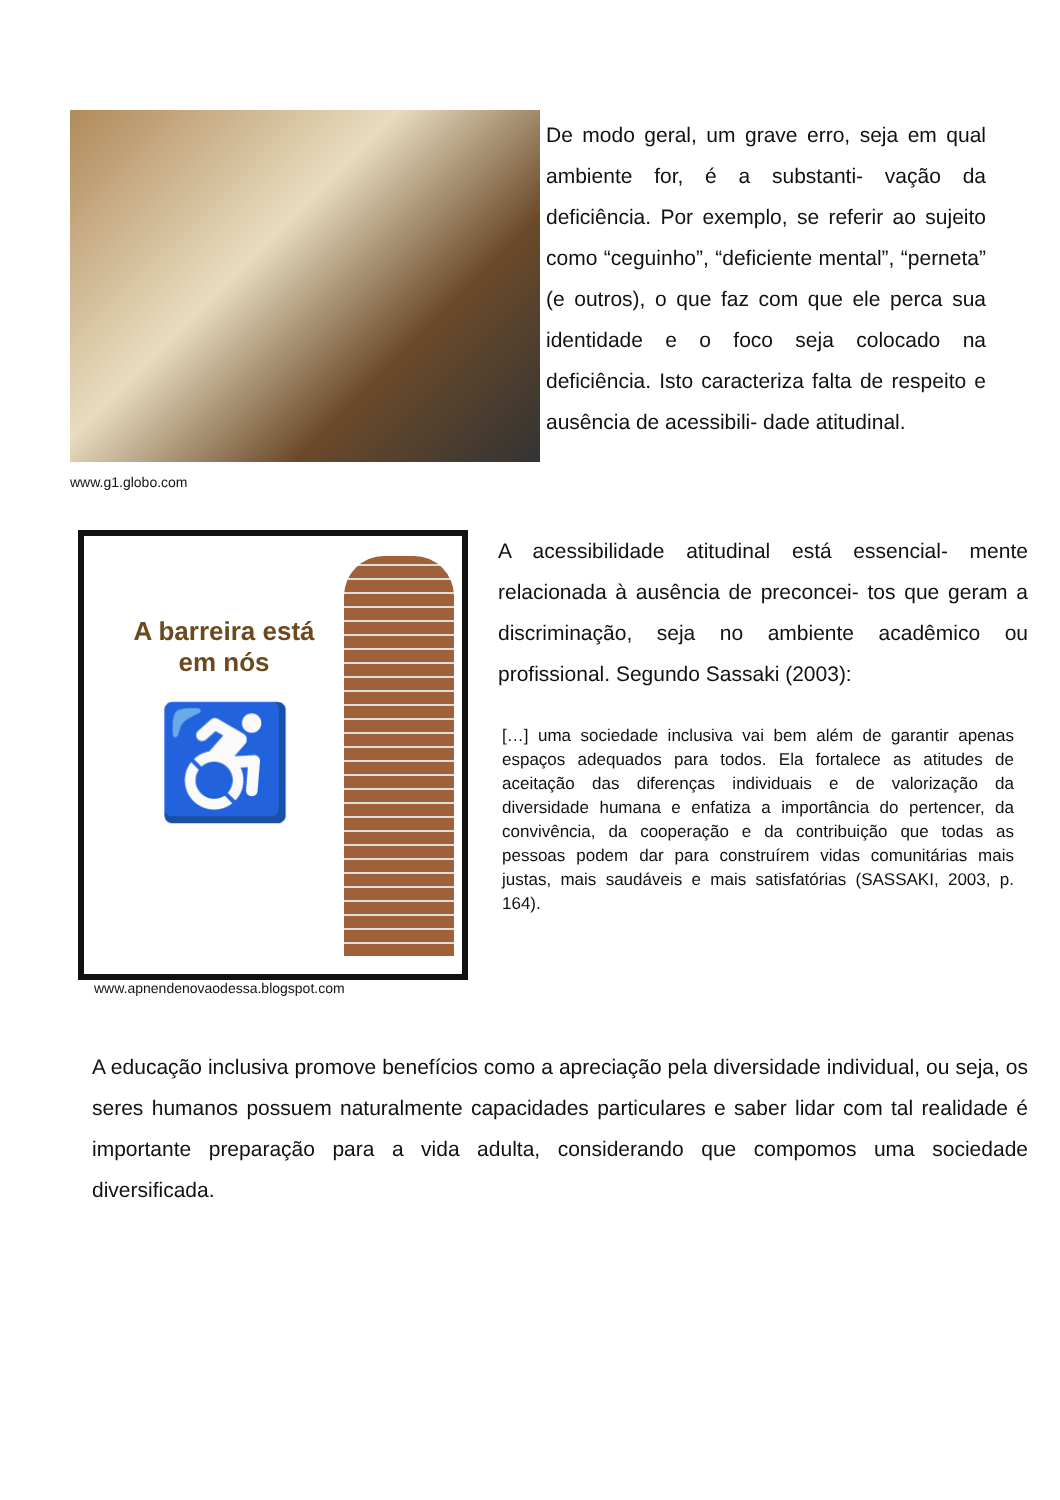www.g1.globo.com
De modo geral, um grave erro, seja em qual ambiente for, é a substanti- vação da deficiência. Por exemplo, se referir ao sujeito como “ceguinho”, “deficiente mental”, “perneta” (e outros), o que faz com que ele perca sua identidade e o foco seja colocado na deficiência. Isto caracteriza falta de respeito e ausência de acessibili- dade atitudinal.
A barreira está em nós
♿
www.apnendenovaodessa.blogspot.com
A acessibilidade atitudinal está essencial- mente relacionada à ausência de preconcei- tos que geram a discriminação, seja no ambiente acadêmico ou profissional. Segundo Sassaki (2003):
[…] uma sociedade inclusiva vai bem além de garantir apenas espaços adequados para todos. Ela fortalece as atitudes de aceitação das diferenças individuais e de valorização da diversidade humana e enfatiza a importância do pertencer, da convivência, da cooperação e da contribuição que todas as pessoas podem dar para construírem vidas comunitárias mais justas, mais saudáveis e mais satisfatórias (SASSAKI, 2003, p. 164).
A educação inclusiva promove benefícios como a apreciação pela diversidade individual, ou seja, os seres humanos possuem naturalmente capacidades particulares e saber lidar com tal realidade é importante preparação para a vida adulta, considerando que compomos uma sociedade diversificada.